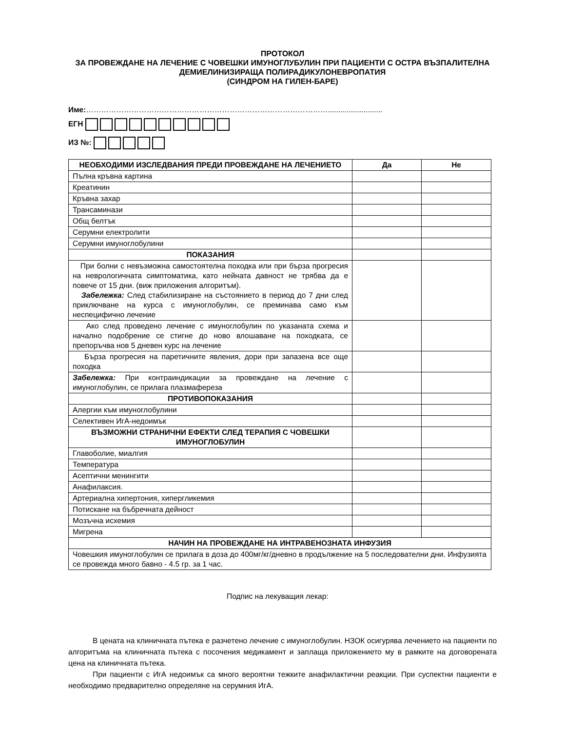ПРОТОКОЛ
ЗА ПРОВЕЖДАНЕ НА ЛЕЧЕНИЕ С ЧОВЕШКИ ИМУНОГЛУБУЛИН ПРИ ПАЦИЕНТИ С ОСТРА ВЪЗПАЛИТЕЛНА ДЕМИЕЛИНИЗИРАЩА ПОЛИРАДИКУЛОНЕВРОПАТИЯ
(СИНДРОМ НА ГИЛЕН-БАРЕ)
Име:……………………………………………………………………………………..........................
ЕГН
ИЗ №:
| НЕОБХОДИМИ ИЗСЛЕДВАНИЯ ПРЕДИ ПРОВЕЖДАНЕ НА ЛЕЧЕНИЕТО | Да | Не |
| --- | --- | --- |
| Пълна кръвна картина | | |
| Креатинин | | |
| Кръвна захар | | |
| Трансаминази | | |
| Общ белтък | | |
| Серумни електролити | | |
| Серумни имуноглобулини | | |
| ПОКАЗАНИЯ | | |
| При болни с невъзможна самостоятелна походка или при бърза прогресия на неврологичната симптоматика, като нейната давност не трябва да е повече от 15 дни. (виж приложения алгоритъм). Забележка: След стабилизиране на състоянието в период до 7 дни след приключване на курса с имуноглобулин, се преминава само към неспецифично лечение | | |
| Ако след проведено лечение с имуноглобулин по указаната схема и начално подобрение се стигне до ново влошаване на походката, се препоръчва нов 5 дневен курс на лечение | | |
| Бърза прогресия на паретичните явления, дори при запазена все още походка | | |
| Забележка: При контраиндикации за провеждане на лечение с имуноглобулин, се прилага плазмафереза | | |
| ПРОТИВОПОКАЗАНИЯ | | |
| Алергии към имуноглобулини | | |
| Селективен ИгА-недоимък | | |
| ВЪЗМОЖНИ СТРАНИЧНИ ЕФЕКТИ СЛЕД ТЕРАПИЯ С ЧОВЕШКИ ИМУНОГЛОБУЛИН | | |
| Главоболие, миалгия | | |
| Температура | | |
| Асептични менингити | | |
| Анафилаксия. | | |
| Артериална хипертония, хипергликемия | | |
| Потискане на бъбречната дейност | | |
| Мозъчна исхемия | | |
| Мигрена | | |
| НАЧИН НА ПРОВЕЖДАНЕ НА ИНТРАВЕНОЗНАТА ИНФУЗИЯ | | |
| Човешкия имуноглобулин се прилага в доза до 400мг/кг/дневно в продължение на 5 последователни дни. Инфузията се провежда много бавно - 4.5 гр. за 1 час. | | |
Подпис на лекуващия лекар:
В цената на клиничната пътека е разчетено лечение с имуноглобулин. НЗОК осигурява лечението на пациенти по алгоритъма на клиничната пътека с посочения медикамент и заплаща приложението му в рамките на договорената цена на клиничната пътека.
При пациенти с ИгА недоимък са много вероятни тежките анафилактични реакции. При суспектни пациенти е необходимо предварително определяне на серумния ИгА.